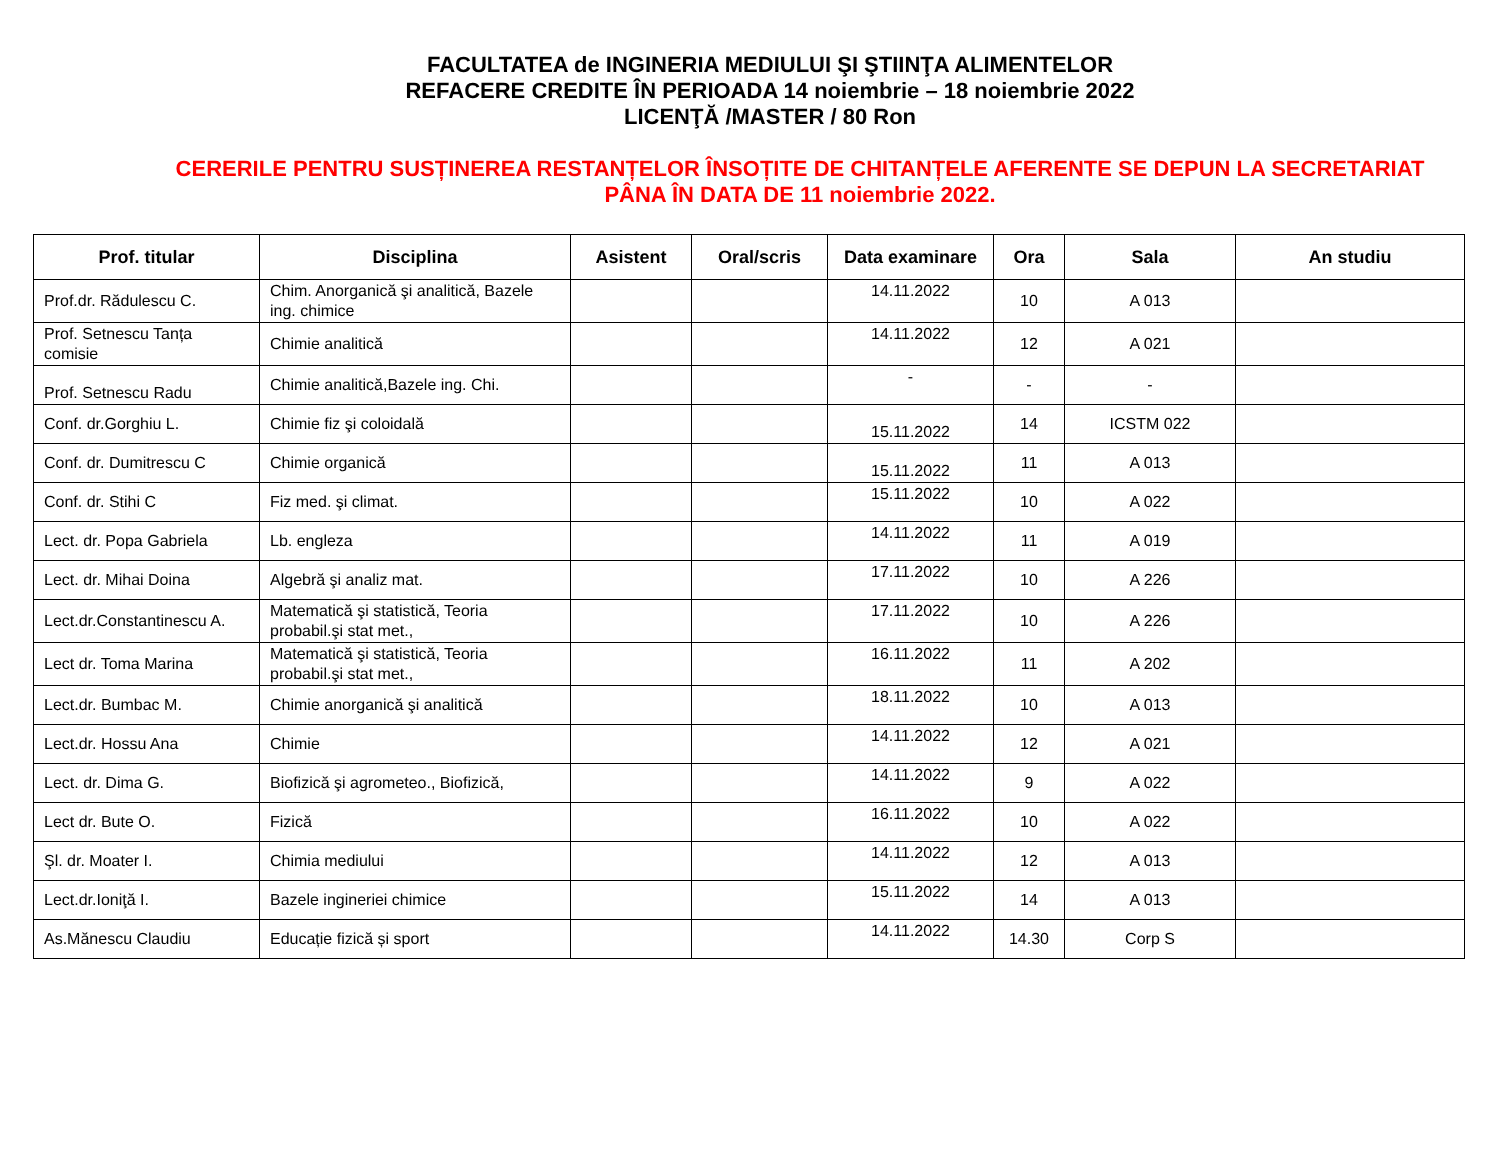FACULTATEA de INGINERIA MEDIULUI ŞI ŞTIINŢA ALIMENTELOR
REFACERE CREDITE ÎN PERIOADA 14 noiembrie – 18 noiembrie 2022
LICENŢĂ /MASTER / 80 Ron
CERERILE PENTRU SUSȚINEREA RESTANȚELOR ÎNSOȚITE DE CHITANȚELE AFERENTE SE DEPUN LA SECRETARIAT
PÂNA ÎN DATA DE 11 noiembrie 2022.
| Prof. titular | Disciplina | Asistent | Oral/scris | Data examinare | Ora | Sala | An studiu |
| --- | --- | --- | --- | --- | --- | --- | --- |
| Prof.dr. Rădulescu C. | Chim. Anorganică şi analitică, Bazele ing. chimice | | | 14.11.2022 | 10 | A 013 | |
| Prof. Setnescu Tanța comisie | Chimie analitică | | | 14.11.2022 | 12 | A 021 | |
| Prof. Setnescu Radu | Chimie analitică,Bazele ing. Chi. | | | - | - | - | |
| Conf. dr.Gorghiu L. | Chimie fiz şi coloidală | | | 15.11.2022 | 14 | ICSTM 022 | |
| Conf. dr. Dumitrescu C | Chimie organică | | | 15.11.2022 | 11 | A 013 | |
| Conf. dr. Stihi C | Fiz med. şi climat. | | | 15.11.2022 | 10 | A 022 | |
| Lect. dr. Popa Gabriela | Lb. engleza | | | 14.11.2022 | 11 | A 019 | |
| Lect. dr. Mihai Doina | Algebră şi analiz mat. | | | 17.11.2022 | 10 | A 226 | |
| Lect.dr.Constantinescu A. | Matematică şi statistică, Teoria probabil.şi stat met., | | | 17.11.2022 | 10 | A 226 | |
| Lect dr. Toma Marina | Matematică şi statistică, Teoria probabil.şi stat met., | | | 16.11.2022 | 11 | A 202 | |
| Lect.dr. Bumbac M. | Chimie anorganică şi analitică | | | 18.11.2022 | 10 | A 013 | |
| Lect.dr. Hossu Ana | Chimie | | | 14.11.2022 | 12 | A 021 | |
| Lect. dr. Dima G. | Biofizică şi agrometeo., Biofizică, | | | 14.11.2022 | 9 | A 022 | |
| Lect dr. Bute O. | Fizică | | | 16.11.2022 | 10 | A 022 | |
| Şl. dr. Moater I. | Chimia mediului | | | 14.11.2022 | 12 | A 013 | |
| Lect.dr.Ioniţă I. | Bazele ingineriei chimice | | | 15.11.2022 | 14 | A 013 | |
| As.Mănescu Claudiu | Educație fizică și sport | | | 14.11.2022 | 14.30 | Corp S | |